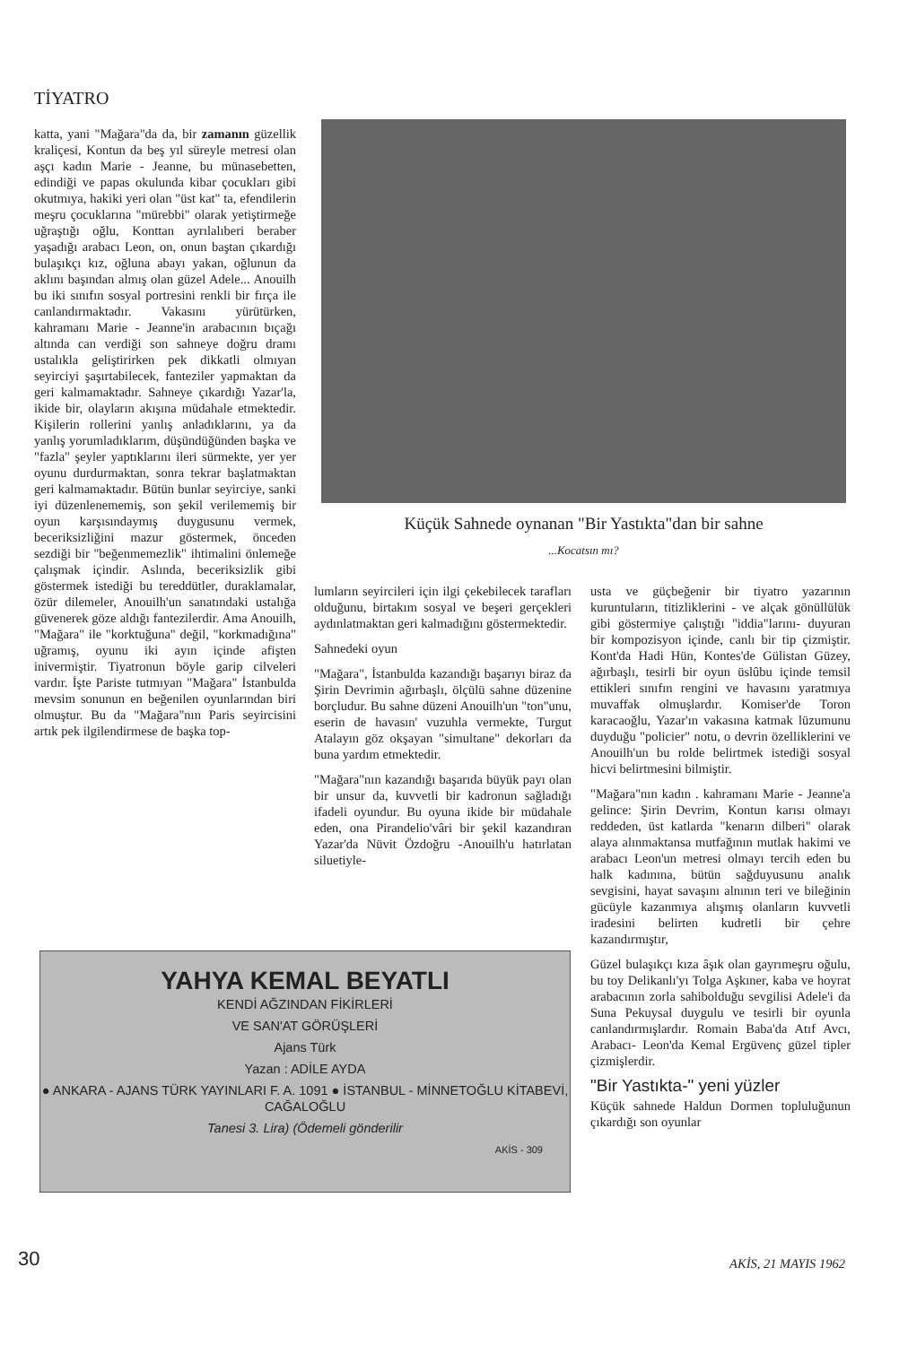TİYATRO
katta, yani "Mağara"da da, bir zamanın güzellik kraliçesi, Kontun da beş yıl süreyle metresi olan aşçı kadın Marie - Jeanne, bu münasebetten, edindiği ve papas okulunda kibar çocukları gibi okutmıya, hakiki yeri olan "üst kat" ta, efendilerin meşru çocuklarına "mürebbi" olarak yetiştirmeğe uğraştığı oğlu, Konttan ayrılalıberi beraber yaşadığı arabacı Leon, on, onun baştan çıkardığı bulaşıkçı kız, oğluna abayı yakan, oğlunun da aklını başından almış olan güzel Adele... Anouilh bu iki sınıfın sosyal portresini renkli bir fırça ile canlandırmaktadır. Vakasını yürütürken, kahramanı Marie - Jeanne'in arabacının bıçağı altında can verdiği son sahneye doğru dramı ustalıkla geliştirirken pek dikkatli olmıyan seyirciyi şaşırtabilecek, fanteziler yapmaktan da geri kalmamaktadır. Sahneye çıkardığı Yazar'la, ikide bir, olayların akışına müdahale etmektedir. Kişilerin rollerini yanlış anladıklarını, ya da yanlış yorumladıklarım, düşündüğünden başka ve "fazla" şeyler yaptıklarını ileri sürmekte, yer yer oyunu durdurmaktan, sonra tekrar başlatmaktan geri kalmamaktadır. Bütün bunlar seyirciye, sanki iyi düzenlenememiş, son şekil verilememiş bir oyun karşısındaymış duygusunu vermek, beceriksizliğini mazur göstermek, önceden sezdiği bir "beğenmemezlik" ihtimalini önlemeğe çalışmak içindir. Aslında, beceriksizlik gibi göstermek istediği bu tereddütler, duraklamalar, özür dilemeler, Anouilh'un sanatındaki ustalığa güvenerek göze aldığı fantezilerdir. Ama Anouilh, "Mağara" ile "korktuğuna" değil, "korkmadığına" uğramış, oyunu iki ayın içinde afişten inivermiştir. Tiyatronun böyle garip cilveleri vardır. İşte Pariste tutmıyan "Mağara" İstanbulda mevsim sonunun en beğenilen oyunlarından biri olmuştur. Bu da "Mağara"nın Paris seyircisini artık pek ilgilendirmese de başka top-
Küçük Sahnede oynanan "Bir Yastıkta"dan bir sahne
...Kocatsın mı?
lumların seyircileri için ilgi çekebilecek tarafları olduğunu, birtakım sosyal ve beşeri gerçekleri aydınlatmaktan geri kalmadığını göstermektedir.
Sahnedeki oyun
"Mağara", İstanbulda kazandığı başarıyı biraz da Şirin Devrimin ağırbaşlı, ölçülü sahne düzenine borçludur. Bu sahne düzeni Anouilh'un "ton"unu, eserin de havasın' vuzuhla vermekte, Turgut Atalayın göz okşayan "simultane" dekorları da buna yardım etmektedir.
"Mağara"nın kazandığı başarıda büyük payı olan bir unsur da, kuvvetli bir kadronun sağladığı ifadeli oyundur. Bu oyuna ikide bir müdahale eden, ona Pirandelio'vâri bir şekil kazandıran Yazar'da Nüvit Özdoğru -Anouilh'u hatırlatan siluetiyle-
usta ve güçbeğenir bir tiyatro yazarının kuruntuların, titizliklerini - ve alçak gönüllülük gibi göstermiye çalıştığı "iddia"larını- duyuran bir kompozisyon içinde, canlı bir tip çizmiştir. Kont'da Hadi Hün, Kontes'de Gülistan Güzey, ağırbaşlı, tesirli bir oyun üslûbu içinde temsil ettikleri sınıfın rengini ve havasını yaratmıya muvaffak olmuşlardır. Komiser'de Toron karacaoğlu, Yazar'ın vakasına katmak lüzumunu duyduğu "policier" notu, o devrin özelliklerini ve Anouilh'un bu rolde belirtmek istediği sosyal hicvi belirtmesini bilmiştir.
"Mağara"nın kadın . kahramanı Marie - Jeanne'a gelince: Şirin Devrim, Kontun karısı olmayı reddeden, üst katlarda "kenarın dilberi" olarak alaya alınmaktansa mutfağının mutlak hakimi ve arabacı Leon'un metresi olmayı tercih eden bu halk kadınına, bütün sağduyusunu analık sevgisini, hayat savaşını alnının teri ve bileğinin gücüyle kazanmıya alışmış olanların kuvvetli iradesini belirten kudretli bir çehre kazandırmıştır,
Güzel bulaşıkçı kıza âşık olan gayrımeşru oğulu, bu toy Delikanlı'yı Tolga Aşkıner, kaba ve hoyrat arabacının zorla sahibolduğu sevgilisi Adele'i da Suna Pekuysal duygulu ve tesirli bir oyunla canlandırmışlardır. Romain Baba'da Atıf Avcı, Arabacı- Leon'da Kemal Ergüvenç güzel tipler çizmişlerdir.
"Bir Yastıkta-" yeni yüzler
Küçük sahnede Haldun Dormen topluluğunun çıkardığı son oyunlar
YAHYA KEMAL BEYATLI
KENDİ AĞZINDAN FİKİRLERİ
VE SAN'AT GÖRÜŞLERİ
Ajans Türk
Yazan : ADİLE AYDA
● ANKARA - AJANS TÜRK YAYINLARI F. A. 1091 ● İSTANBUL - MİNNETOĞLU KİTABEVİ, CAĞALOĞLU
Tanesi 3. Lira) (Ödemeli gönderilir
AKİS - 309
30 AKİS, 21 MAYIS 1962